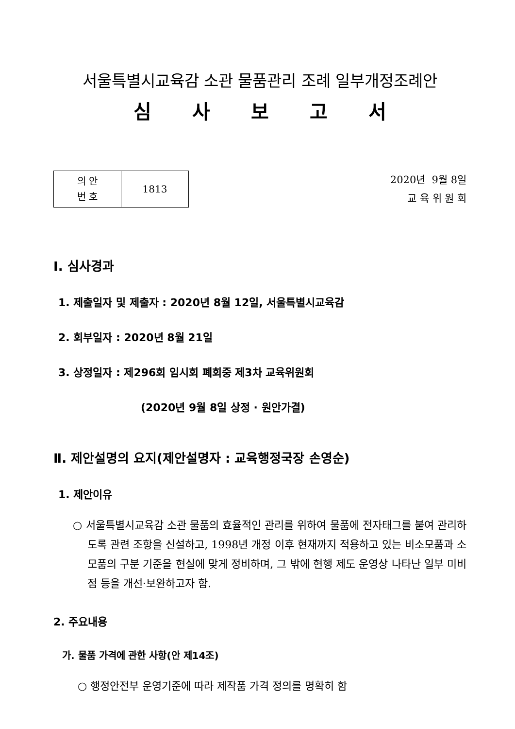서울특별시교육감 소관 물품관리 조례 일부개정조례안
심 사 보 고 서
| 의 안 번 호 | 1813 |
2020년 9월 8일
교 육 위 원 회
Ⅰ. 심사경과
1. 제출일자 및 제출자 : 2020년 8월 12일, 서울특별시교육감
2. 회부일자 : 2020년 8월 21일
3. 상정일자 : 제296회 임시회 폐회중 제3차 교육위원회
(2020년 9월 8일 상정 · 원안가결)
Ⅱ. 제안설명의 요지(제안설명자 : 교육행정국장 손영순)
1. 제안이유
○ 서울특별시교육감 소관 물품의 효율적인 관리를 위하여 물품에 전자태그를 붙여 관리하도록 관련 조항을 신설하고, 1998년 개정 이후 현재까지 적용하고 있는 비소모품과 소모품의 구분 기준을 현실에 맞게 정비하며, 그 밖에 현행 제도 운영상 나타난 일부 미비점 등을 개선·보완하고자 함.
2. 주요내용
가. 물품 가격에 관한 사항(안 제14조)
○ 행정안전부 운영기준에 따라 제작품 가격 정의를 명확히 함